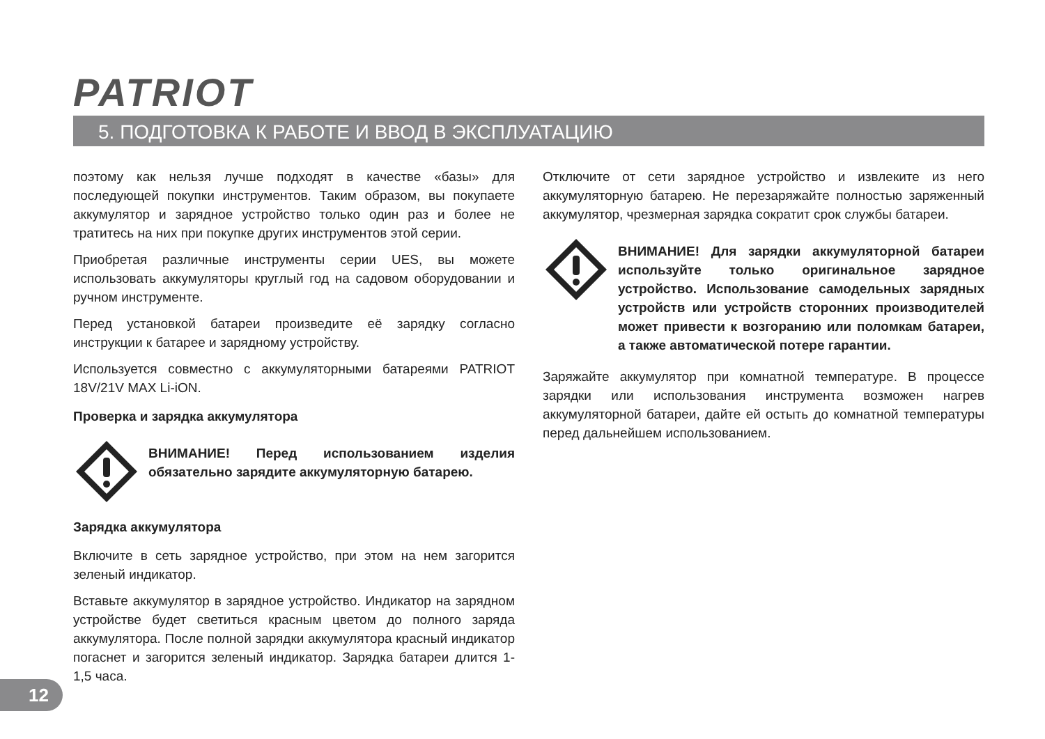PATRIOT
5. ПОДГОТОВКА К РАБОТЕ И ВВОД В ЭКСПЛУАТАЦИЮ
поэтому как нельзя лучше подходят в качестве «базы» для последующей покупки инструментов. Таким образом, вы покупаете аккумулятор и зарядное устройство только один раз и более не тратитесь на них при покупке других инструментов этой серии.
Приобретая различные инструменты серии UES, вы можете использовать аккумуляторы круглый год на садовом оборудовании и ручном инструменте.
Перед установкой батареи произведите её зарядку согласно инструкции к батарее и зарядному устройству.
Используется совместно с аккумуляторными батареями PATRIOT 18V/21V MAX Li-iON.
Проверка и зарядка аккумулятора
ВНИМАНИЕ! Перед использованием изделия обязательно зарядите аккумуляторную батарею.
Зарядка аккумулятора
Включите в сеть зарядное устройство, при этом на нем загорится зеленый индикатор.
Вставьте аккумулятор в зарядное устройство. Индикатор на зарядном устройстве будет светиться красным цветом до полного заряда аккумулятора. После полной зарядки аккумулятора красный индикатор погаснет и загорится зеленый индикатор. Зарядка батареи длится 1-1,5 часа.
Отключите от сети зарядное устройство и извлеките из него аккумуляторную батарею. Не перезаряжайте полностью заряженный аккумулятор, чрезмерная зарядка сократит срок службы батареи.
ВНИМАНИЕ! Для зарядки аккумуляторной батареи используйте только оригинальное зарядное устройство. Использование самодельных зарядных устройств или устройств сторонних производителей может привести к возгоранию или поломкам батареи, а также автоматической потере гарантии.
Заряжайте аккумулятор при комнатной температуре. В процессе зарядки или использования инструмента возможен нагрев аккумуляторной батареи, дайте ей остыть до комнатной температуры перед дальнейшем использованием.
12